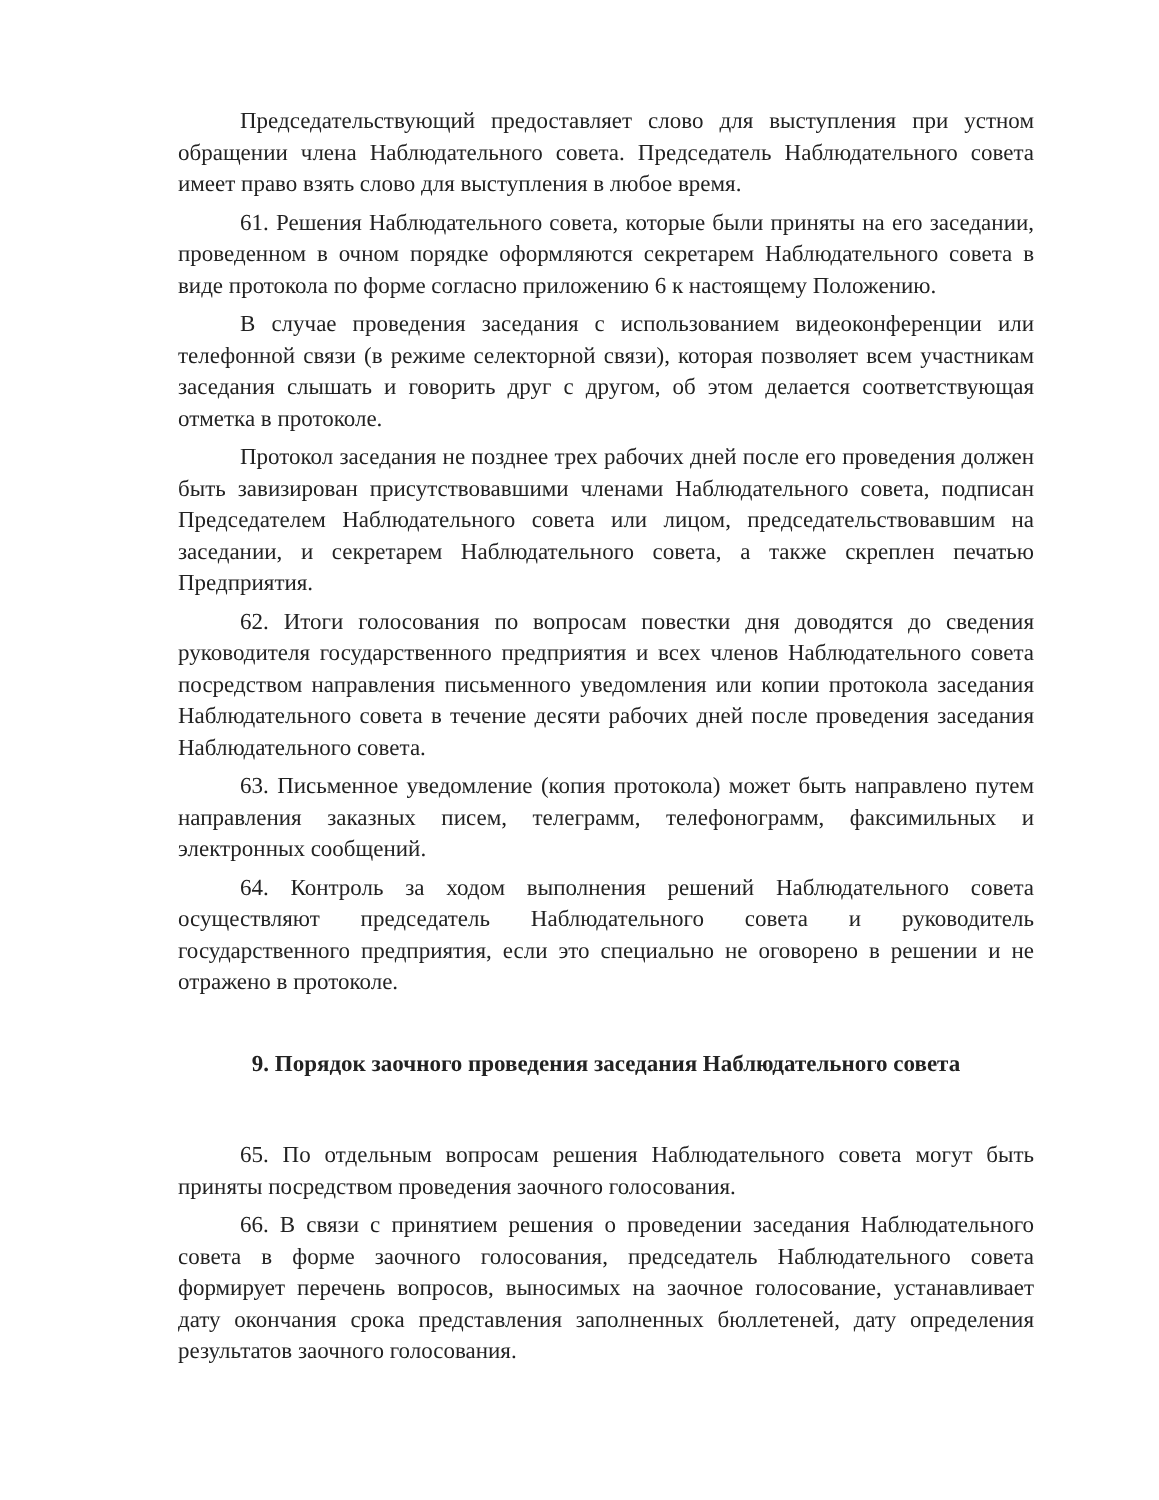Председательствующий предоставляет слово для выступления при устном обращении члена Наблюдательного совета. Председатель Наблюдательного совета имеет право взять слово для выступления в любое время.
61. Решения Наблюдательного совета, которые были приняты на его заседании, проведенном в очном порядке оформляются секретарем Наблюдательного совета в виде протокола по форме согласно приложению 6 к настоящему Положению.
В случае проведения заседания с использованием видеоконференции или телефонной связи (в режиме селекторной связи), которая позволяет всем участникам заседания слышать и говорить друг с другом, об этом делается соответствующая отметка в протоколе.
Протокол заседания не позднее трех рабочих дней после его проведения должен быть завизирован присутствовавшими членами Наблюдательного совета, подписан Председателем Наблюдательного совета или лицом, председательствовавшим на заседании, и секретарем Наблюдательного совета, а также скреплен печатью Предприятия.
62. Итоги голосования по вопросам повестки дня доводятся до сведения руководителя государственного предприятия и всех членов Наблюдательного совета посредством направления письменного уведомления или копии протокола заседания Наблюдательного совета в течение десяти рабочих дней после проведения заседания Наблюдательного совета.
63. Письменное уведомление (копия протокола) может быть направлено путем направления заказных писем, телеграмм, телефонограмм, факсимильных и электронных сообщений.
64. Контроль за ходом выполнения решений Наблюдательного совета осуществляют председатель Наблюдательного совета и руководитель государственного предприятия, если это специально не оговорено в решении и не отражено в протоколе.
9. Порядок заочного проведения заседания Наблюдательного совета
65. По отдельным вопросам решения Наблюдательного совета могут быть приняты посредством проведения заочного голосования.
66. В связи с принятием решения о проведении заседания Наблюдательного совета в форме заочного голосования, председатель Наблюдательного совета формирует перечень вопросов, выносимых на заочное голосование, устанавливает дату окончания срока представления заполненных бюллетеней, дату определения результатов заочного голосования.